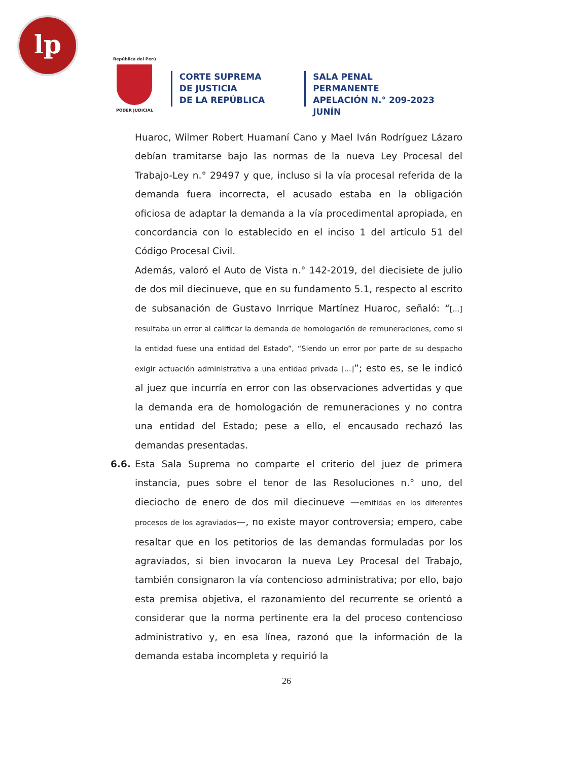lp
República del Perú
PODER JUDICIAL
CORTE SUPREMA
DE JUSTICIA
DE LA REPÚBLICA
SALA PENAL PERMANENTE
APELACIÓN N.° 209-2023
JUNÍN
Huaroc, Wilmer Robert Huamaní Cano y Mael Iván Rodríguez Lázaro debían tramitarse bajo las normas de la nueva Ley Procesal del Trabajo-Ley n.° 29497 y que, incluso si la vía procesal referida de la demanda fuera incorrecta, el acusado estaba en la obligación oficiosa de adaptar la demanda a la vía procedimental apropiada, en concordancia con lo establecido en el inciso 1 del artículo 51 del Código Procesal Civil.
Además, valoró el Auto de Vista n.° 142-2019, del diecisiete de julio de dos mil diecinueve, que en su fundamento 5.1, respecto al escrito de subsanación de Gustavo Inrrique Martínez Huaroc, señaló: “[...] resultaba un error al calificar la demanda de homologación de remuneraciones, como si la entidad fuese una entidad del Estado”, “Siendo un error por parte de su despacho exigir actuación administrativa a una entidad privada [...]”; esto es, se le indicó al juez que incurría en error con las observaciones advertidas y que la demanda era de homologación de remuneraciones y no contra una entidad del Estado; pese a ello, el encausado rechazó las demandas presentadas.
6.6. Esta Sala Suprema no comparte el criterio del juez de primera instancia, pues sobre el tenor de las Resoluciones n.° uno, del dieciocho de enero de dos mil diecinueve —emitidas en los diferentes procesos de los agraviados—, no existe mayor controversia; empero, cabe resaltar que en los petitorios de las demandas formuladas por los agraviados, si bien invocaron la nueva Ley Procesal del Trabajo, también consignaron la vía contencioso administrativa; por ello, bajo esta premisa objetiva, el razonamiento del recurrente se orientó a considerar que la norma pertinente era la del proceso contencioso administrativo y, en esa línea, razonó que la información de la demanda estaba incompleta y requirió la
26